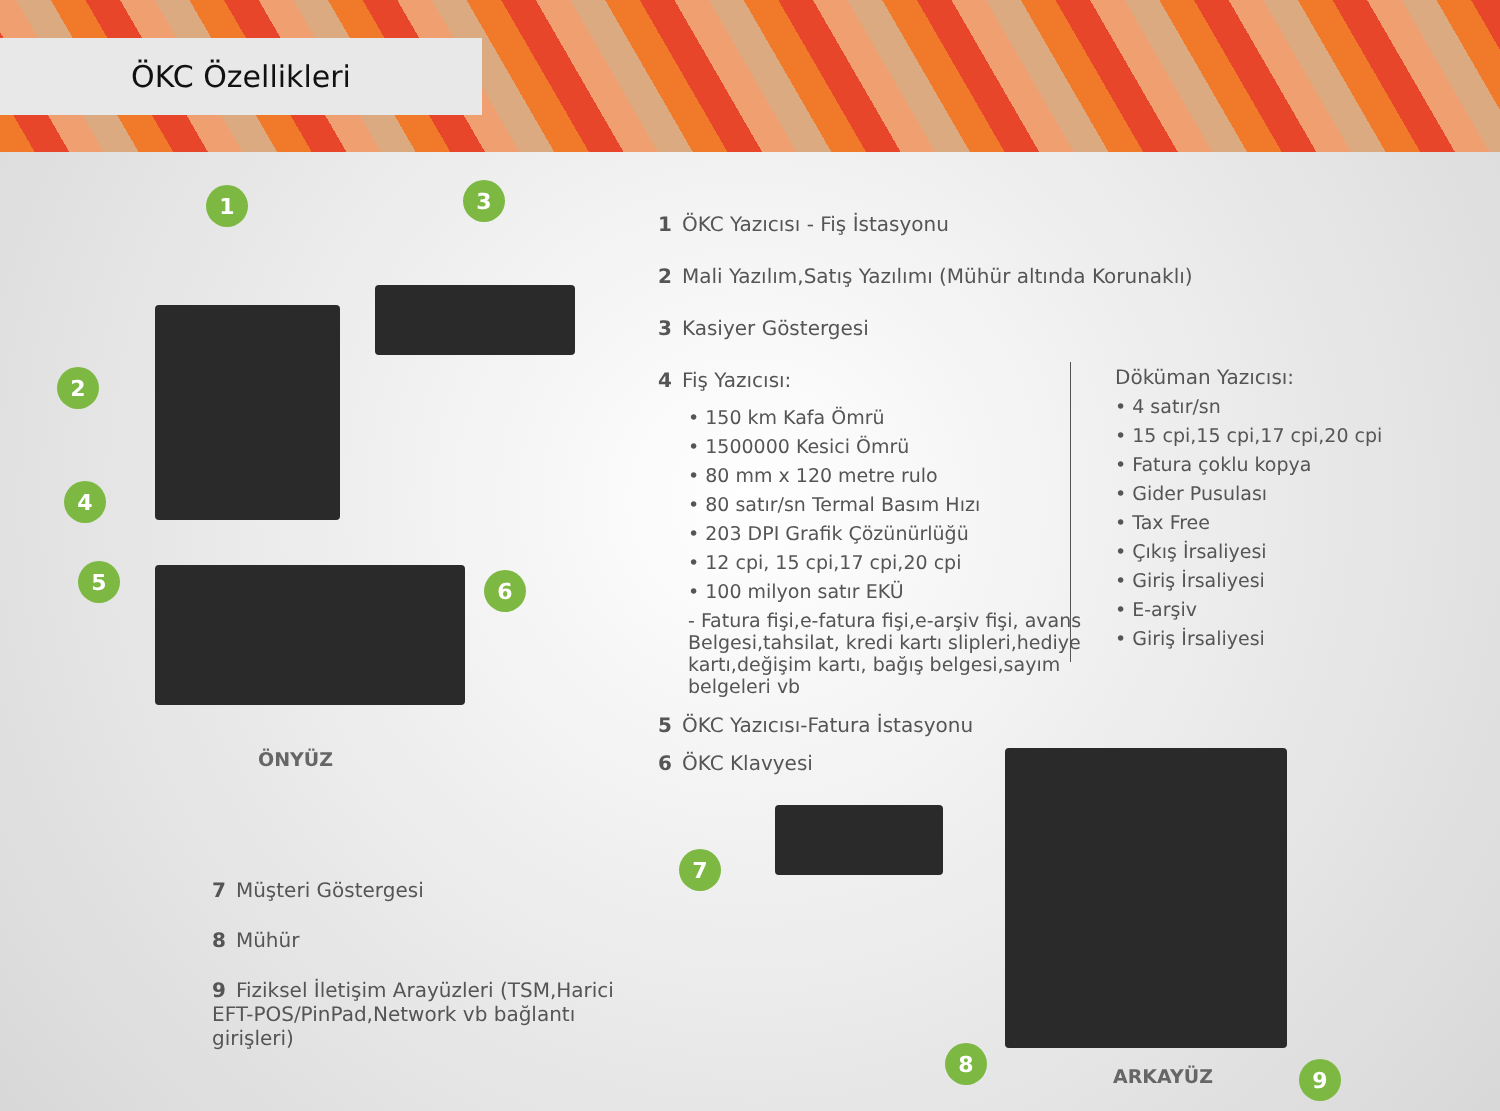ÖKC Özellikleri
1 3
2
4
5 6
7
8
9
ÖNYÜZ
1 ÖKC Yazıcısı - Fiş İstasyonu
2 Mali Yazılım,Satış Yazılımı (Mühür altında Korunaklı)
3 Kasiyer Göstergesi
4 Fiş Yazıcısı:
• 150 km Kafa Ömrü
• 1500000 Kesici Ömrü
• 80 mm x 120 metre rulo
• 80 satır/sn Termal Basım Hızı
• 203 DPI Grafik Çözünürlüğü
• 12 cpi, 15 cpi,17 cpi,20 cpi
• 100 milyon satır EKÜ
- Fatura fişi,e-fatura fişi,e-arşiv fişi, avans Belgesi,tahsilat, kredi kartı slipleri,hediye kartı,değişim kartı, bağış belgesi,sayım belgeleri vb
5 ÖKC Yazıcısı-Fatura İstasyonu
6 ÖKC Klavyesi
Döküman Yazıcısı:
• 4 satır/sn
• 15 cpi,15 cpi,17 cpi,20 cpi
• Fatura çoklu kopya
• Gider Pusulası
• Tax Free
• Çıkış İrsaliyesi
• Giriş İrsaliyesi
• E-arşiv
• Giriş İrsaliyesi
7 Müşteri Göstergesi
8 Mühür
9 Fiziksel İletişim Arayüzleri (TSM,Harici EFT-POS/PinPad,Network vb bağlantı girişleri)
ARKAYÜZ